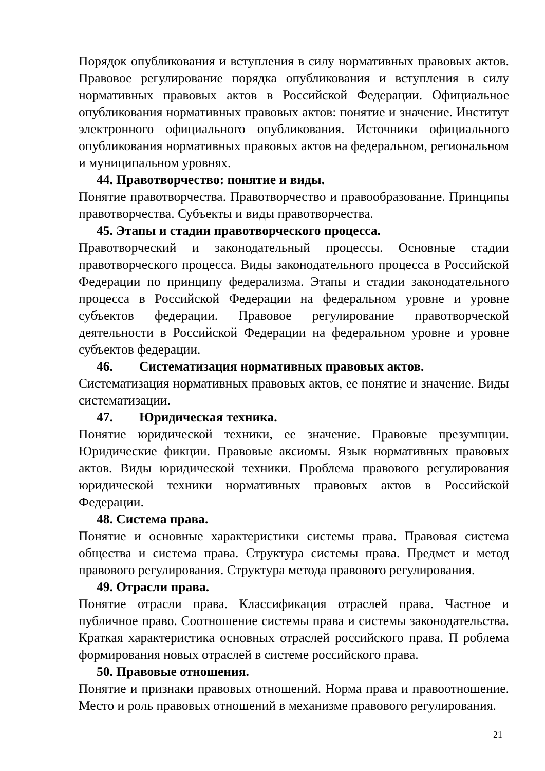Порядок опубликования и вступления в силу нормативных правовых актов. Правовое регулирование порядка опубликования и вступления в силу нормативных правовых актов в Российской Федерации. Официальное опубликования нормативных правовых актов: понятие и значение. Институт электронного официального опубликования. Источники официального опубликования нормативных правовых актов на федеральном, региональном и муниципальном уровнях.
44. Правотворчество: понятие и виды.
Понятие правотворчества. Правотворчество и правообразование. Принципы правотворчества. Субъекты и виды правотворчества.
45. Этапы и стадии правотворческого процесса.
Правотворческий и законодательный процессы. Основные стадии правотворческого процесса. Виды законодательного процесса в Российской Федерации по принципу федерализма. Этапы и стадии законодательного процесса в Российской Федерации на федеральном уровне и уровне субъектов федерации. Правовое регулирование правотворческой деятельности в Российской Федерации на федеральном уровне и уровне субъектов федерации.
46. Систематизация нормативных правовых актов.
Систематизация нормативных правовых актов, ее понятие и значение. Виды систематизации.
47. Юридическая техника.
Понятие юридической техники, ее значение. Правовые презумпции. Юридические фикции. Правовые аксиомы. Язык нормативных правовых актов. Виды юридической техники. Проблема правового регулирования юридической техники нормативных правовых актов в Российской Федерации.
48. Система права.
Понятие и основные характеристики системы права. Правовая система общества и система права. Структура системы права. Предмет и метод правового регулирования. Структура метода правового регулирования.
49. Отрасли права.
Понятие отрасли права. Классификация отраслей права. Частное и публичное право. Соотношение системы права и системы законодательства. Краткая характеристика основных отраслей российского права. П роблема формирования новых отраслей в системе российского права.
50. Правовые отношения.
Понятие и признаки правовых отношений. Норма права и правоотношение. Место и роль правовых отношений в механизме правового регулирования.
21